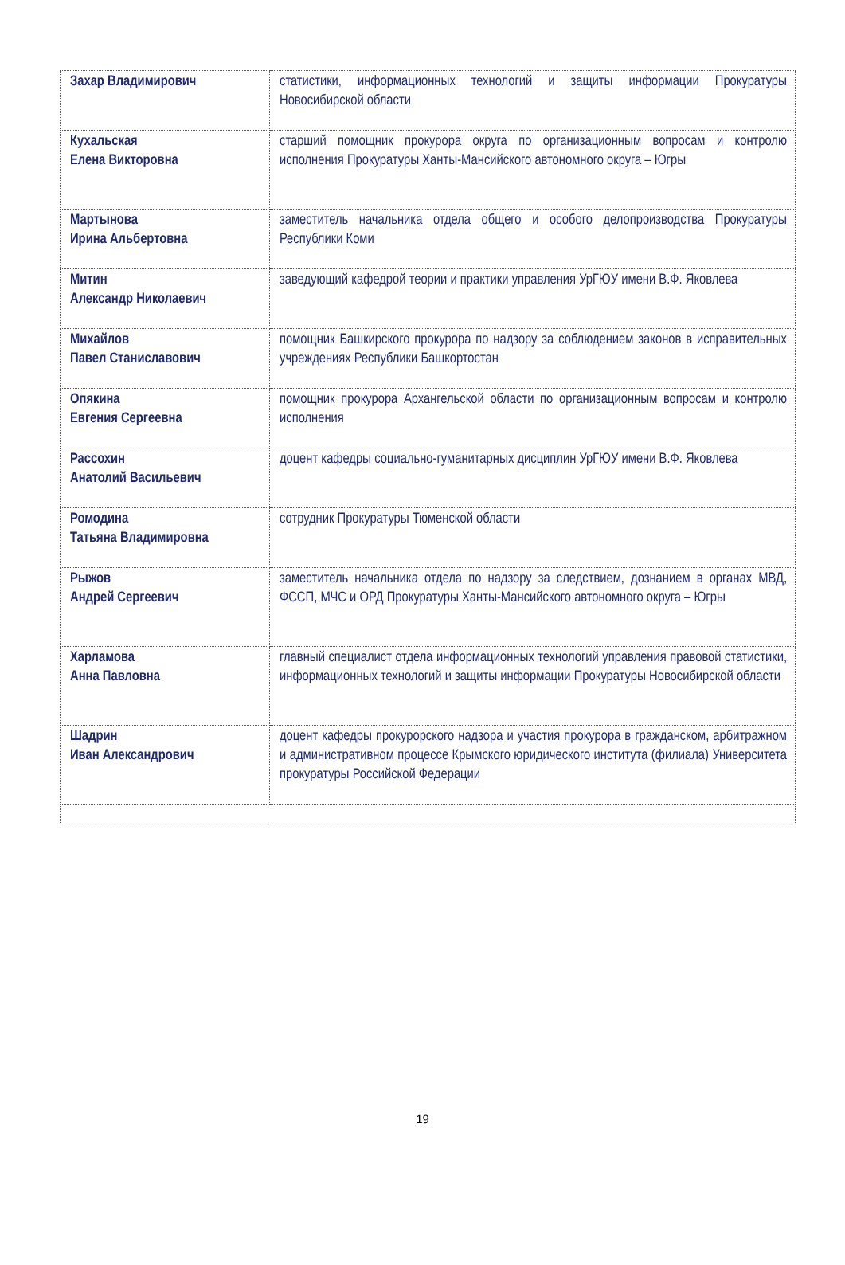| Захар Владимирович | статистики, информационных технологий и защиты информации Прокуратуры Новосибирской области |
| Кухальская Елена Викторовна | старший помощник прокурора округа по организационным вопросам и контролю исполнения Прокуратуры Ханты-Мансийского автономного округа – Югры |
| Мартынова Ирина Альбертовна | заместитель начальника отдела общего и особого делопроизводства Прокуратуры Республики Коми |
| Митин Александр Николаевич | заведующий кафедрой теории и практики управления УрГЮУ имени В.Ф. Яковлева |
| Михайлов Павел Станиславович | помощник Башкирского прокурора по надзору за соблюдением законов в исправительных учреждениях Республики Башкортостан |
| Опякина Евгения Сергеевна | помощник прокурора Архангельской области по организационным вопросам и контролю исполнения |
| Рассохин Анатолий Васильевич | доцент кафедры социально-гуманитарных дисциплин УрГЮУ имени В.Ф. Яковлева |
| Ромодина Татьяна Владимировна | сотрудник Прокуратуры Тюменской области |
| Рыжов Андрей Сергеевич | заместитель начальника отдела по надзору за следствием, дознанием в органах МВД, ФССП, МЧС и ОРД Прокуратуры Ханты-Мансийского автономного округа – Югры |
| Харламова Анна Павловна | главный специалист отдела информационных технологий управления правовой статистики, информационных технологий и защиты информации Прокуратуры Новосибирской области |
| Шадрин Иван Александрович | доцент кафедры прокурорского надзора и участия прокурора в гражданском, арбитражном и административном процессе Крымского юридического института (филиала) Университета прокуратуры Российской Федерации |
19